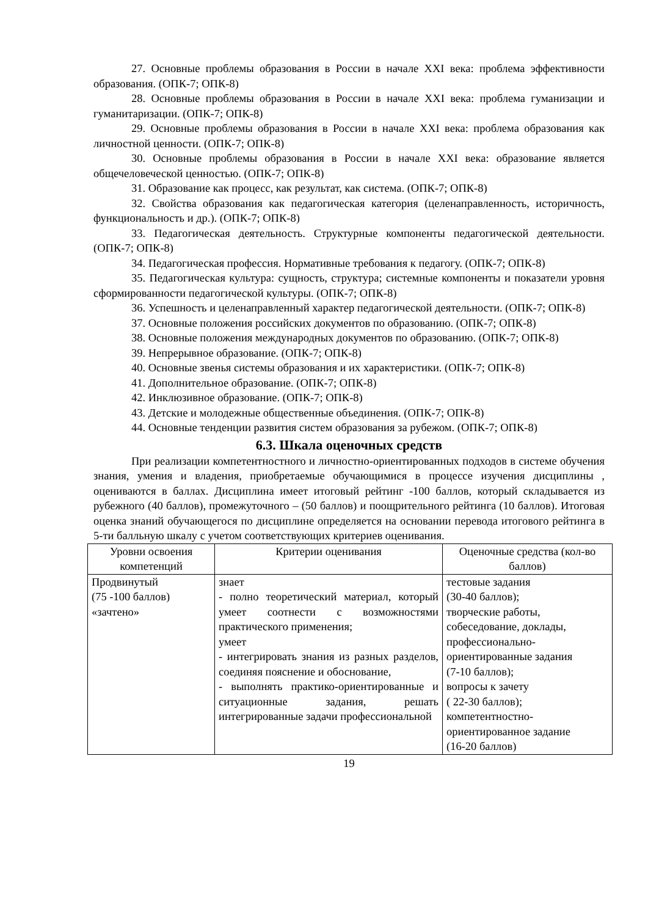27. Основные проблемы образования в России в начале XXI века: проблема эффективности образования. (ОПК-7; ОПК-8)
28. Основные проблемы образования в России в начале XXI века: проблема гуманизации и гуманитаризации. (ОПК-7; ОПК-8)
29. Основные проблемы образования в России в начале XXI века: проблема образования как личностной ценности. (ОПК-7; ОПК-8)
30. Основные проблемы образования в России в начале XXI века: образование является общечеловеческой ценностью. (ОПК-7; ОПК-8)
31. Образование как процесс, как результат, как система. (ОПК-7; ОПК-8)
32. Свойства образования как педагогическая категория (целенаправленность, историчность, функциональность и др.). (ОПК-7; ОПК-8)
33. Педагогическая деятельность. Структурные компоненты педагогической деятельности. (ОПК-7; ОПК-8)
34. Педагогическая профессия. Нормативные требования к педагогу. (ОПК-7; ОПК-8)
35. Педагогическая культура: сущность, структура; системные компоненты и показатели уровня сформированности педагогической культуры. (ОПК-7; ОПК-8)
36. Успешность и целенаправленный характер педагогической деятельности. (ОПК-7; ОПК-8)
37. Основные положения российских документов по образованию. (ОПК-7; ОПК-8)
38. Основные положения международных документов по образованию. (ОПК-7; ОПК-8)
39. Непрерывное образование. (ОПК-7; ОПК-8)
40. Основные звенья системы образования и их характеристики. (ОПК-7; ОПК-8)
41. Дополнительное образование. (ОПК-7; ОПК-8)
42. Инклюзивное образование. (ОПК-7; ОПК-8)
43. Детские и молодежные общественные объединения. (ОПК-7; ОПК-8)
44. Основные тенденции развития систем образования за рубежом. (ОПК-7; ОПК-8)
6.3. Шкала оценочных средств
При реализации компетентностного и личностно-ориентированных подходов в системе обучения знания, умения и владения, приобретаемые обучающимися в процессе изучения дисциплины , оцениваются в баллах. Дисциплина имеет итоговый рейтинг -100 баллов, который складывается из рубежного (40 баллов), промежуточного – (50 баллов) и поощрительного рейтинга (10 баллов). Итоговая оценка знаний обучающегося по дисциплине определяется на основании перевода итогового рейтинга в 5-ти балльную шкалу с учетом соответствующих критериев оценивания.
| Уровни освоения компетенций | Критерии оценивания | Оценочные средства (кол-во баллов) |
| --- | --- | --- |
| Продвинутый (75 -100 баллов) «зачтено» | знает - полно теоретический материал, который умеет соотнести с возможностями практического применения; умеет - интегрировать знания из разных разделов, соединяя пояснение и обоснование, - выполнять практико-ориентированные и ситуационные задания, решать интегрированные задачи профессиональной | тестовые задания (30-40 баллов); творческие работы, собеседование, доклады, профессионально-ориентированные задания (7-10 баллов); вопросы к зачету ( 22-30 баллов); компетентностно-ориентированное задание (16-20 баллов) |
19